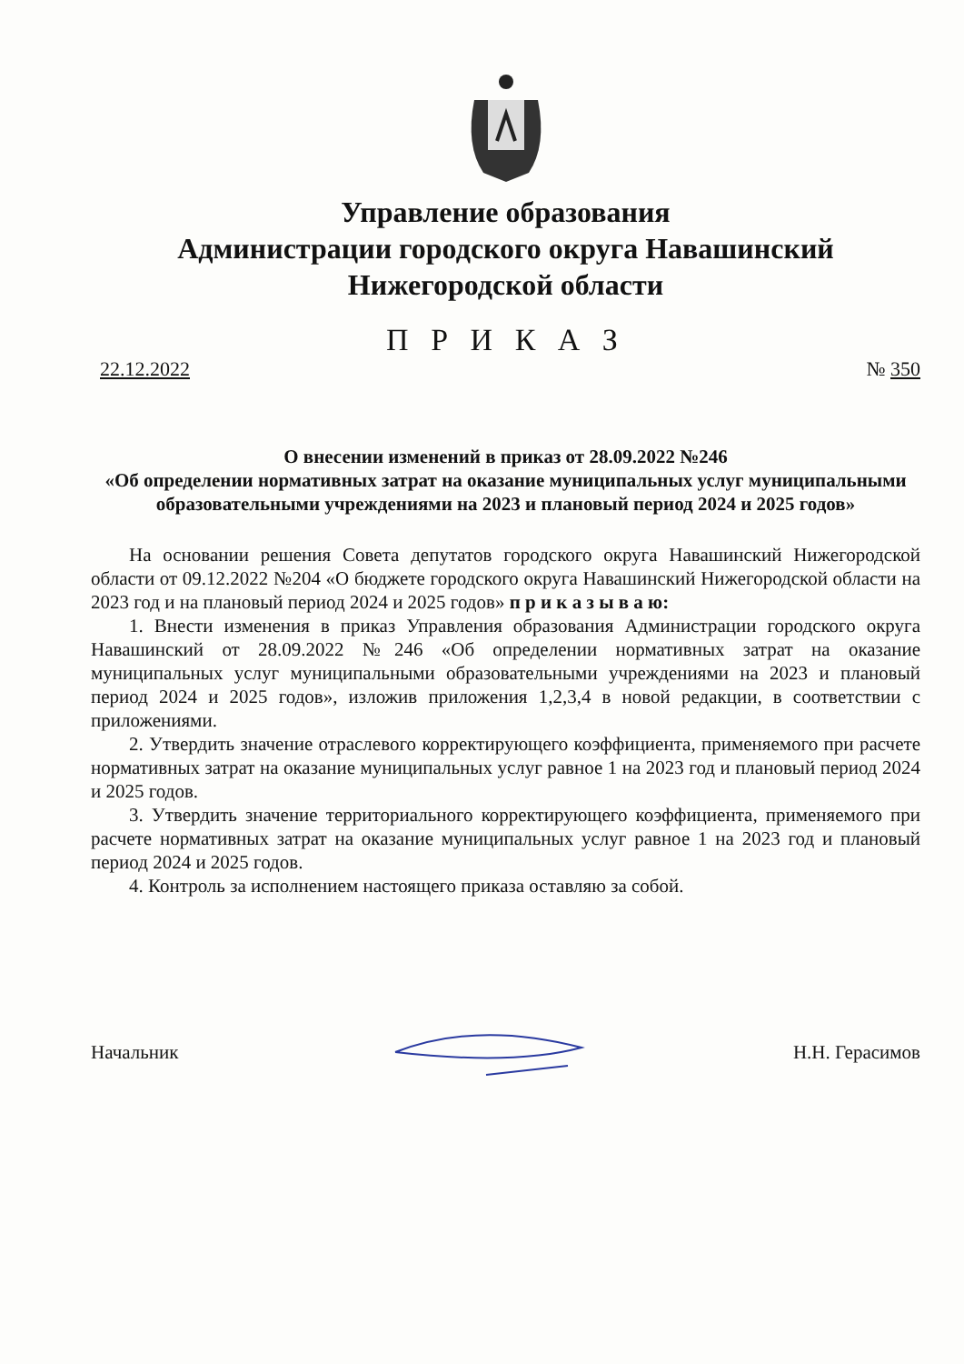Управление образования
Администрации городского округа Навашинский
Нижегородской области
П Р И К А З
22.12.2022 № 350
О внесении изменений в приказ от 28.09.2022 №246
«Об определении нормативных затрат на оказание муниципальных услуг муниципальными образовательными учреждениями на 2023 и плановый период 2024 и 2025 годов»
На основании решения Совета депутатов городского округа Навашинский Нижегородской области от 09.12.2022 №204 «О бюджете городского округа Навашинский Нижегородской области на 2023 год и на плановый период 2024 и 2025 годов» п р и к а з ы в а ю:
1. Внести изменения в приказ Управления образования Администрации городского округа Навашинский от 28.09.2022 №246 «Об определении нормативных затрат на оказание муниципальных услуг муниципальными образовательными учреждениями на 2023 и плановый период 2024 и 2025 годов», изложив приложения 1,2,3,4 в новой редакции, в соответствии с приложениями.
2. Утвердить значение отраслевого корректирующего коэффициента, применяемого при расчете нормативных затрат на оказание муниципальных услуг равное 1 на 2023 год и плановый период 2024 и 2025 годов.
3. Утвердить значение территориального корректирующего коэффициента, применяемого при расчете нормативных затрат на оказание муниципальных услуг равное 1 на 2023 год и плановый период 2024 и 2025 годов.
4. Контроль за исполнением настоящего приказа оставляю за собой.
Начальник Н.Н. Герасимов